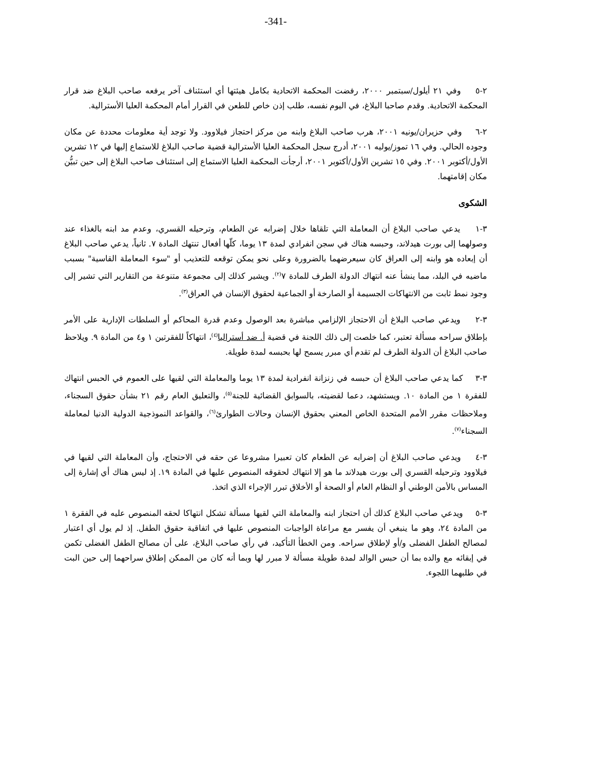-341-
٢-٥ وفي ٢١ أيلول/سبتمبر ٢٠٠٠، رفضت المحكمة الاتحادية بكامل هيئتها أي استئناف آخر يرفعه صاحب البلاغ ضد قرار المحكمة الاتحادية. وقدم صاحبا البلاغ، في اليوم نفسه، طلب إذن خاص للطعن في القرار أمام المحكمة العليا الأسترالية.
٢-٦ وفي حزيران/يونيه ٢٠٠١، هرب صاحب البلاغ وابنه من مركز احتجاز فيلاوود. ولا توجد أية معلومات محددة عن مكان وجوده الحالي. وفي ١٦ تموز/يوليه ٢٠٠١، أدرج سجل المحكمة العليا الأسترالية قضية صاحب البلاغ للاستماع إليها في ١٢ تشرين الأول/أكتوبر ٢٠٠١. وفي ١٥ تشرين الأول/أكتوبر ٢٠٠١، أرجأت المحكمة العليا الاستماع إلى استئناف صاحب البلاغ إلى حين تبيُّن مكان إقامتهما.
الشكوى
٣-١ يدعي صاحب البلاغ أن المعاملة التي تلقاها خلال إضرابه عن الطعام، وترحيله القسري، وعدم مد ابنه بالغذاء عند وصولهما إلى بورت هيدلاند، وحبسه هناك في سجن انفرادي لمدة ١٣ يوما، كلّها أفعال تنتهك المادة ٧. ثانياً، يدعي صاحب البلاغ أن إبعاده هو وابنه إلى العراق كان سيعرضهما بالضرورة وعلى نحو يمكن توقعه للتعذيب أو "سوء المعاملة القاسية" بسبب ماضيه في البلد، مما ينشأ عنه انتهاك الدولة الطرف للمادة ٧<sup>(٢)</sup>. ويشير كذلك إلى مجموعة متنوعة من التقارير التي تشير إلى وجود نمط ثابت من الانتهاكات الجسيمة أو الصارخة أو الجماعية لحقوق الإنسان في العراق<sup>(٣)</sup>.
٣-٢ ويدعي صاحب البلاغ أن الاحتجاز الإلزامي مباشرة بعد الوصول وعدم قدرة المحاكم أو السلطات الإدارية على الأمر بإطلاق سراحه مسألة تعتبر، كما خلصت إلى ذلك اللجنة في قضية أ. ضد أستراليا<sup>(٤)</sup>، انتهاكاً للفقرتين ١ و٤ من المادة ٩. ويلاحظ صاحب البلاغ أن الدولة الطرف لم تقدم أي مبرر يسمح لها بحبسه لمدة طويلة.
٣-٣ كما يدعي صاحب البلاغ أن حبسه في زنزانة انفرادية لمدة ١٣ يوما والمعاملة التي لقيها على العموم في الحبس انتهاك للفقرة ١ من المادة ١٠. ويستشهد، دعما لقضيته، بالسوابق القضائية للجنة<sup>(٥)</sup>، والتعليق العام رقم ٢١ بشأن حقوق السجناء، وملاحظات مقرر الأمم المتحدة الخاص المعني بحقوق الإنسان وحالات الطوارئ<sup>(٦)</sup>، والقواعد النموذجية الدولية الدنيا لمعاملة السجناء<sup>(٧)</sup>.
٣-٤ ويدعي صاحب البلاغ أن إضرابه عن الطعام كان تعبيرا مشروعا عن حقه في الاحتجاج، وأن المعاملة التي لقيها في فيلاوود وترحيله القسري إلى بورت هيدلاند ما هو إلا انتهاك لحقوقه المنصوص عليها في المادة ١٩. إذ ليس هناك أي إشارة إلى المساس بالأمن الوطني أو النظام العام أو الصحة أو الأخلاق تبرر الإجراء الذي اتخذ.
٣-٥ ويدعي صاحب البلاغ كذلك أن احتجاز ابنه والمعاملة التي لقيها مسألة تشكل انتهاكا لحقه المنصوص عليه في الفقرة ١ من المادة ٢٤، وهو ما ينبغي أن يفسر مع مراعاة الواجبات المنصوص عليها في اتفاقية حقوق الطفل. إذ لم يول أي اعتبار لمصالح الطفل الفضلى و/أو لإطلاق سراحه. ومن الخطأ التأكيد، في رأي صاحب البلاغ، على أن مصالح الطفل الفضلى تكمن في إبقائه مع والده بما أن حبس الوالد لمدة طويلة مسألة لا مبرر لها وبما أنه كان من الممكن إطلاق سراحهما إلى حين البت في طلبهما اللجوء.